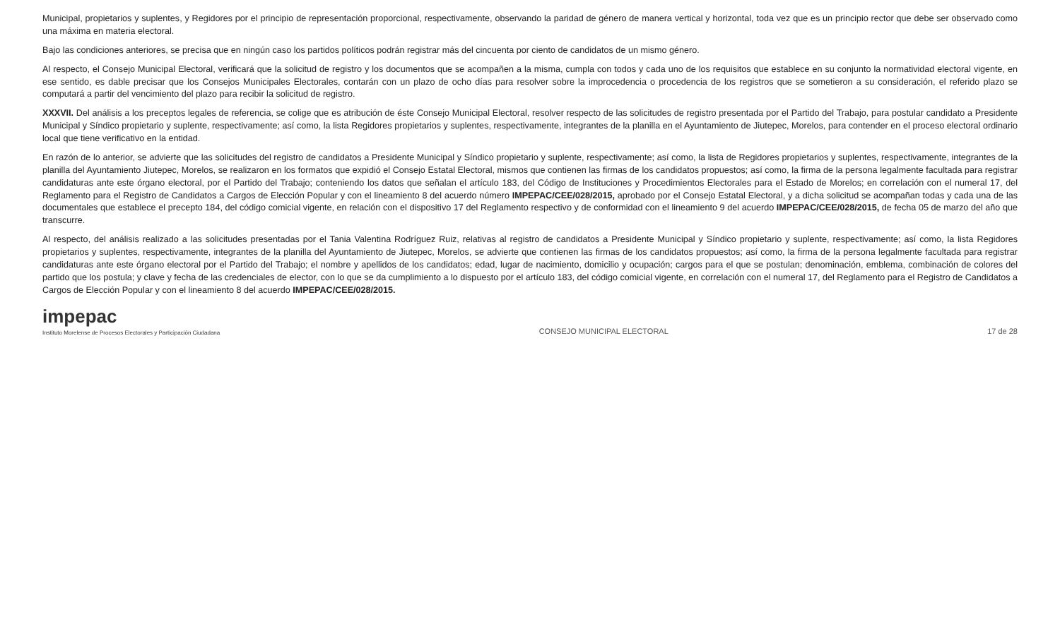Municipal, propietarios y suplentes, y Regidores por el principio de representación proporcional, respectivamente, observando la paridad de género de manera vertical y horizontal, toda vez que es un principio rector que debe ser observado como una máxima en materia electoral.
Bajo las condiciones anteriores, se precisa que en ningún caso los partidos políticos podrán registrar más del cincuenta por ciento de candidatos de un mismo género.
Al respecto, el Consejo Municipal Electoral, verificará que la solicitud de registro y los documentos que se acompañen a la misma, cumpla con todos y cada uno de los requisitos que establece en su conjunto la normatividad electoral vigente, en ese sentido, es dable precisar que los Consejos Municipales Electorales, contarán con un plazo de ocho días para resolver sobre la improcedencia o procedencia de los registros que se sometieron a su consideración, el referido plazo se computará a partir del vencimiento del plazo para recibir la solicitud de registro.
XXXVII. Del análisis a los preceptos legales de referencia, se colige que es atribución de éste Consejo Municipal Electoral, resolver respecto de las solicitudes de registro presentada por el Partido del Trabajo, para postular candidato a Presidente Municipal y Síndico propietario y suplente, respectivamente; así como, la lista Regidores propietarios y suplentes, respectivamente, integrantes de la planilla en el Ayuntamiento de Jiutepec, Morelos, para contender en el proceso electoral ordinario local que tiene verificativo en la entidad.
En razón de lo anterior, se advierte que las solicitudes del registro de candidatos a Presidente Municipal y Síndico propietario y suplente, respectivamente; así como, la lista de Regidores propietarios y suplentes, respectivamente, integrantes de la planilla del Ayuntamiento Jiutepec, Morelos, se realizaron en los formatos que expidió el Consejo Estatal Electoral, mismos que contienen las firmas de los candidatos propuestos; así como, la firma de la persona legalmente facultada para registrar candidaturas ante este órgano electoral, por el Partido del Trabajo; conteniendo los datos que señalan el artículo 183, del Código de Instituciones y Procedimientos Electorales para el Estado de Morelos; en correlación con el numeral 17, del Reglamento para el Registro de Candidatos a Cargos de Elección Popular y con el lineamiento 8 del acuerdo número IMPEPAC/CEE/028/2015, aprobado por el Consejo Estatal Electoral, y a dicha solicitud se acompañan todas y cada una de las documentales que establece el precepto 184, del código comicial vigente, en relación con el dispositivo 17 del Reglamento respectivo y de conformidad con el lineamiento 9 del acuerdo IMPEPAC/CEE/028/2015, de fecha 05 de marzo del año que transcurre.
Al respecto, del análisis realizado a las solicitudes presentadas por el Tania Valentina Rodríguez Ruiz, relativas al registro de candidatos a Presidente Municipal y Síndico propietario y suplente, respectivamente; así como, la lista Regidores propietarios y suplentes, respectivamente, integrantes de la planilla del Ayuntamiento de Jiutepec, Morelos, se advierte que contienen las firmas de los candidatos propuestos; así como, la firma de la persona legalmente facultada para registrar candidaturas ante este órgano electoral por el Partido del Trabajo; el nombre y apellidos de los candidatos; edad, lugar de nacimiento, domicilio y ocupación; cargos para el que se postulan; denominación, emblema, combinación de colores del partido que los postula; y clave y fecha de las credenciales de elector, con lo que se da cumplimiento a lo dispuesto por el artículo 183, del código comicial vigente, en correlación con el numeral 17, del Reglamento para el Registro de Candidatos a Cargos de Elección Popular y con el lineamiento 8 del acuerdo IMPEPAC/CEE/028/2015.
impepac
Instituto Morelense de Procesos Electorales y Participación Ciudadana
CONSEJO MUNICIPAL ELECTORAL
17 de 28